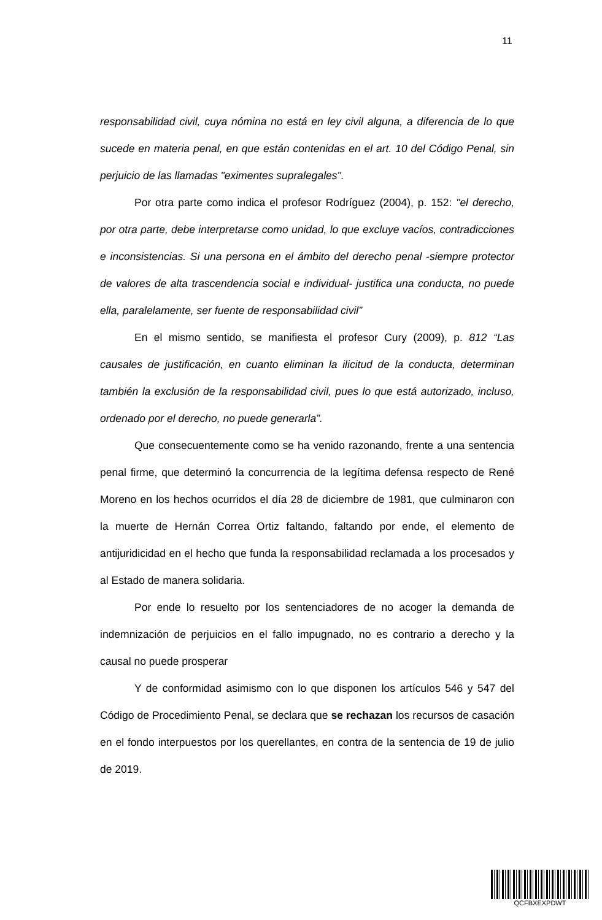11
responsabilidad civil, cuya nómina no está en ley civil alguna, a diferencia de lo que sucede en materia penal, en que están contenidas en el art. 10 del Código Penal, sin perjuicio de las llamadas "eximentes supralegales".
Por otra parte como indica el profesor Rodríguez (2004), p. 152: "el derecho, por otra parte, debe interpretarse como unidad, lo que excluye vacíos, contradicciones e inconsistencias. Si una persona en el ámbito del derecho penal -siempre protector de valores de alta trascendencia social e individual- justifica una conducta, no puede ella, paralelamente, ser fuente de responsabilidad civil”
En el mismo sentido, se manifiesta el profesor Cury (2009), p. 812 “Las causales de justificación, en cuanto eliminan la ilicitud de la conducta, determinan también la exclusión de la responsabilidad civil, pues lo que está autorizado, incluso, ordenado por el derecho, no puede generarla”.
Que consecuentemente como se ha venido razonando, frente a una sentencia penal firme, que determinó la concurrencia de la legítima defensa respecto de René Moreno en los hechos ocurridos el día 28 de diciembre de 1981, que culminaron con la muerte de Hernán Correa Ortiz faltando, faltando por ende, el elemento de antijuridicidad en el hecho que funda la responsabilidad reclamada a los procesados y al Estado de manera solidaria.
Por ende lo resuelto por los sentenciadores de no acoger la demanda de indemnización de perjuicios en el fallo impugnado, no es contrario a derecho y la causal no puede prosperar
Y de conformidad asimismo con lo que disponen los artículos 546 y 547 del Código de Procedimiento Penal, se declara que se rechazan los recursos de casación en el fondo interpuestos por los querellantes, en contra de la sentencia de 19 de julio de 2019.
QCFBXEXPDWT